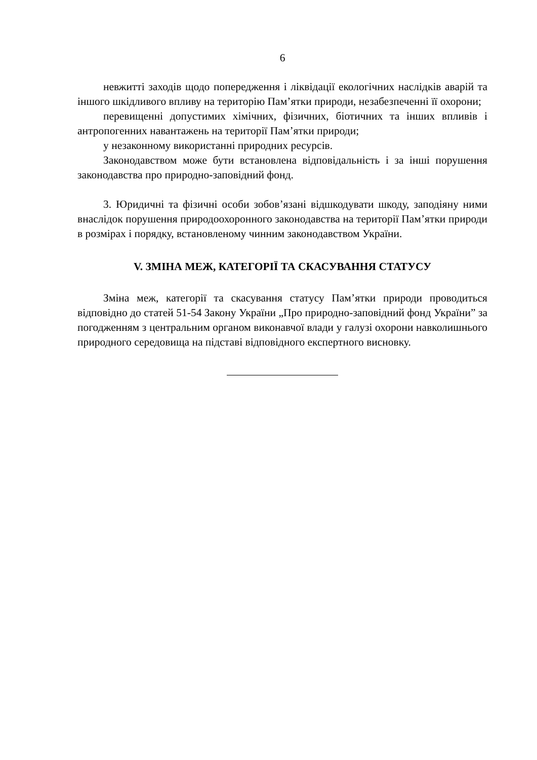6
невжитті заходів щодо попередження і ліквідації екологічних наслідків аварій та іншого шкідливого впливу на територію Пам’ятки природи, незабезпеченні її охорони;
перевищенні допустимих хімічних, фізичних, біотичних та інших впливів і антропогенних навантажень на території Пам’ятки природи;
у незаконному використанні природних ресурсів.
Законодавством може бути встановлена відповідальність і за інші порушення законодавства про природно-заповідний фонд.
3. Юридичні та фізичні особи зобов’язані відшкодувати шкоду, заподіяну ними внаслідок порушення природоохоронного законодавства на території Пам’ятки природи в розмірах і порядку, встановленому чинним законодавством України.
V. ЗМІНА МЕЖ, КАТЕГОРІЇ ТА СКАСУВАННЯ СТАТУСУ
Зміна меж, категорії та скасування статусу Пам’ятки природи проводиться відповідно до статей 51-54 Закону України „Про природно-заповідний фонд України” за погодженням з центральним органом виконавчої влади у галузі охорони навколишнього природного середовища на підставі відповідного експертного висновку.